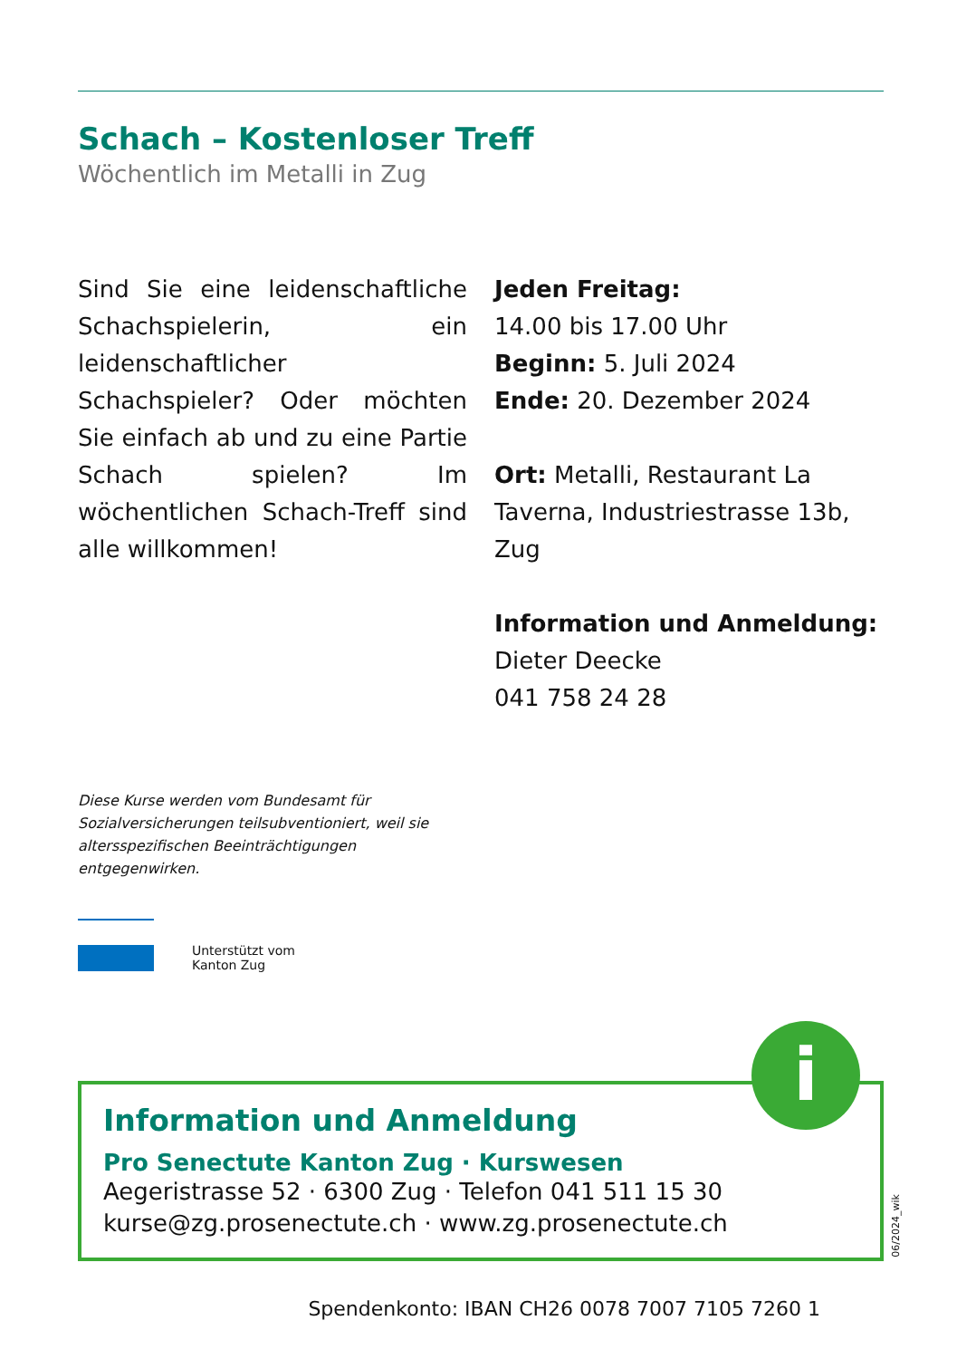Schach – Kostenloser Treff
Wöchentlich im Metalli in Zug
Sind Sie eine leidenschaftliche Schachspielerin, ein leidenschaftlicher Schachspieler? Oder möchten Sie einfach ab und zu eine Partie Schach spielen? Im wöchentlichen Schach-Treff sind alle willkommen!
Jeden Freitag:
14.00 bis 17.00 Uhr
Beginn: 5. Juli 2024
Ende: 20. Dezember 2024
Ort: Metalli, Restaurant La Taverna, Industriestrasse 13b, Zug
Information und Anmeldung:
Dieter Deecke
041 758 24 28
Diese Kurse werden vom Bundesamt für Sozialversicherungen teilsubventioniert, weil sie altersspezifischen Beeinträchtigungen entgegenwirken.
Unterstützt vom
Kanton Zug
i
Information und Anmeldung
Pro Senectute Kanton Zug · Kurswesen
Aegeristrasse 52 · 6300 Zug · Telefon 041 511 15 30
kurse@zg.prosenectute.ch · www.zg.prosenectute.ch
06/2024_wik
Spendenkonto: IBAN CH26 0078 7007 7105 7260 1